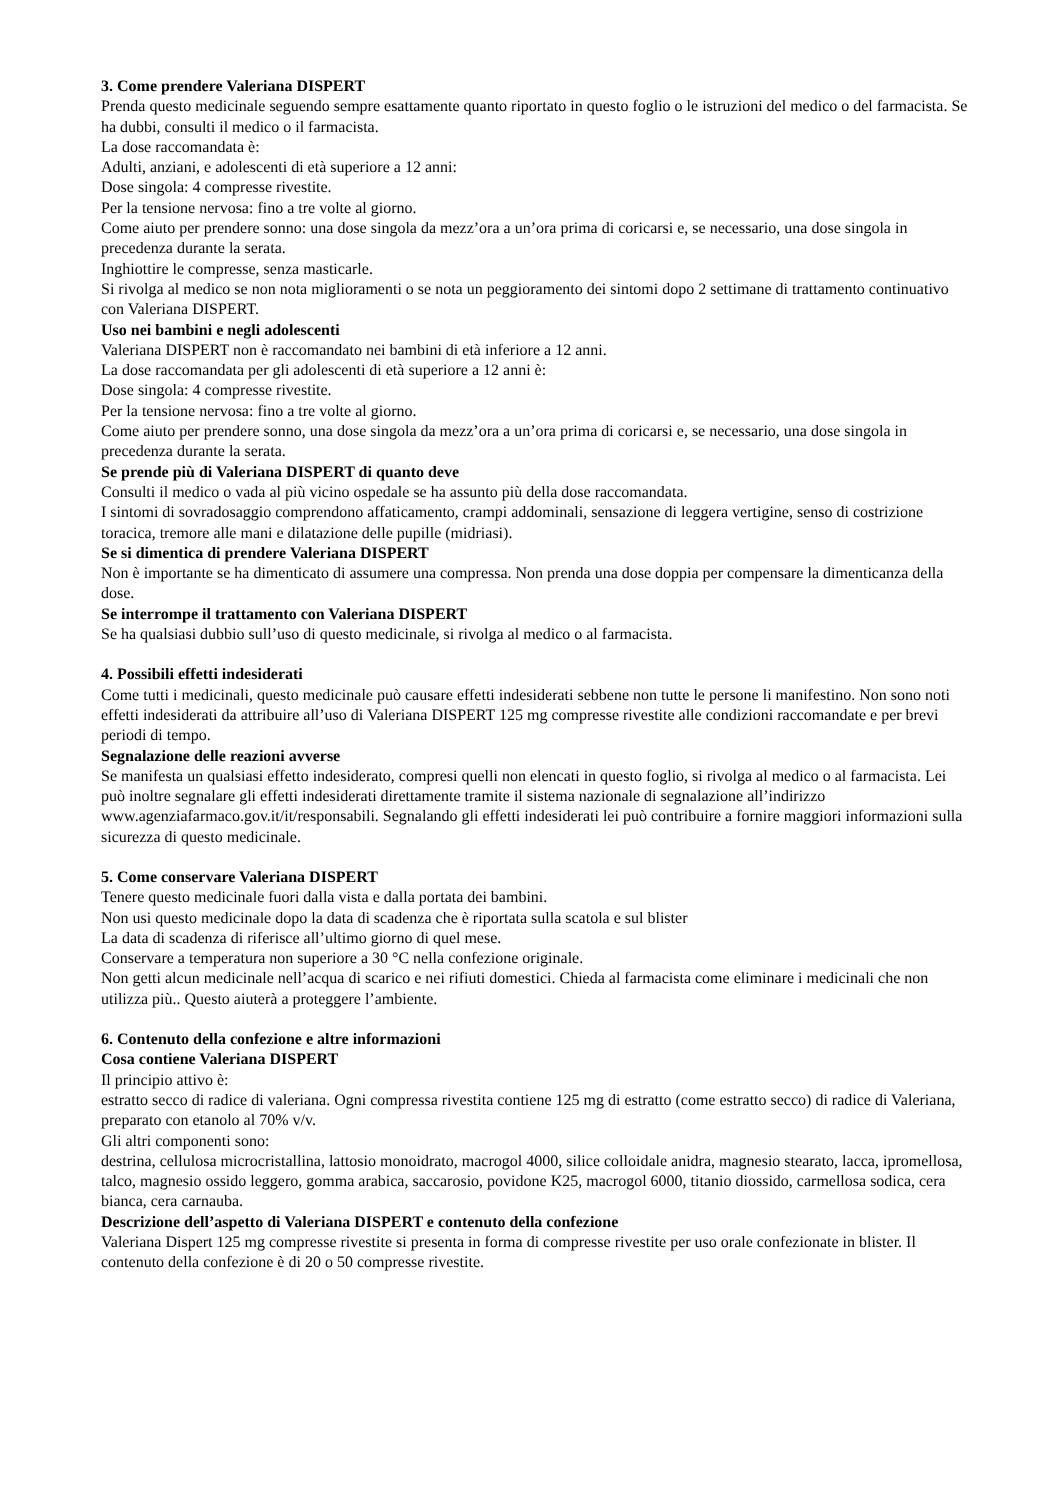3. Come prendere Valeriana DISPERT
Prenda questo medicinale seguendo sempre esattamente quanto riportato in questo foglio o le istruzioni del medico o del farmacista. Se ha dubbi, consulti il medico o il farmacista.
La dose raccomandata è:
Adulti, anziani, e adolescenti di età superiore a 12 anni:
Dose singola: 4 compresse rivestite.
Per la tensione nervosa: fino a tre volte al giorno.
Come aiuto per prendere sonno: una dose singola da mezz’ora a un’ora prima di coricarsi e, se necessario, una dose singola in precedenza durante la serata.
Inghiottire le compresse, senza masticarle.
Si rivolga al medico se non nota miglioramenti o se nota un peggioramento dei sintomi dopo 2 settimane di trattamento continuativo con Valeriana DISPERT.
Uso nei bambini e negli adolescenti
Valeriana DISPERT non è raccomandato nei bambini di età inferiore a 12 anni.
La dose raccomandata per gli adolescenti di età superiore a 12 anni è:
Dose singola: 4 compresse rivestite.
Per la tensione nervosa: fino a tre volte al giorno.
Come aiuto per prendere sonno, una dose singola da mezz’ora a un’ora prima di coricarsi e, se necessario, una dose singola in precedenza durante la serata.
Se prende più di Valeriana DISPERT di quanto deve
Consulti il medico o vada al più vicino ospedale se ha assunto più della dose raccomandata.
I sintomi di sovradosaggio comprendono affaticamento, crampi addominali, sensazione di leggera vertigine, senso di costrizione toracica, tremore alle mani e dilatazione delle pupille (midriasi).
Se si dimentica di prendere Valeriana DISPERT
Non è importante se ha dimenticato di assumere una compressa. Non prenda una dose doppia per compensare la dimenticanza della dose.
Se interrompe il trattamento con Valeriana DISPERT
Se ha qualsiasi dubbio sull’uso di questo medicinale, si rivolga al medico o al farmacista.
4. Possibili effetti indesiderati
Come tutti i medicinali, questo medicinale può causare effetti indesiderati sebbene non tutte le persone li manifestino. Non sono noti effetti indesiderati da attribuire all’uso di Valeriana DISPERT 125 mg compresse rivestite alle condizioni raccomandate e per brevi periodi di tempo.
Segnalazione delle reazioni avverse
Se manifesta un qualsiasi effetto indesiderato, compresi quelli non elencati in questo foglio, si rivolga al medico o al farmacista. Lei può inoltre segnalare gli effetti indesiderati direttamente tramite il sistema nazionale di segnalazione all’indirizzo www.agenziafarmaco.gov.it/it/responsabili. Segnalando gli effetti indesiderati lei può contribuire a fornire maggiori informazioni sulla sicurezza di questo medicinale.
5. Come conservare Valeriana DISPERT
Tenere questo medicinale fuori dalla vista e dalla portata dei bambini.
Non usi questo medicinale dopo la data di scadenza che è riportata sulla scatola e sul blister
La data di scadenza di riferisce all’ultimo giorno di quel mese.
Conservare a temperatura non superiore a 30 °C nella confezione originale.
Non getti alcun medicinale nell’acqua di scarico e nei rifiuti domestici. Chieda al farmacista come eliminare i medicinali che non utilizza più.. Questo aiuterà a proteggere l’ambiente.
6. Contenuto della confezione e altre informazioni
Cosa contiene Valeriana DISPERT
Il principio attivo è:
estratto secco di radice di valeriana. Ogni compressa rivestita contiene 125 mg di estratto (come estratto secco) di radice di Valeriana, preparato con etanolo al 70% v/v.
Gli altri componenti sono:
destrina, cellulosa microcristallina, lattosio monoidrato, macrogol 4000, silice colloidale anidra, magnesio stearato, lacca, ipromellosa, talco, magnesio ossido leggero, gomma arabica, saccarosio, povidone K25, macrogol 6000, titanio diossido, carmellosa sodica, cera bianca, cera carnauba.
Descrizione dell’aspetto di Valeriana DISPERT e contenuto della confezione
Valeriana Dispert 125 mg compresse rivestite si presenta in forma di compresse rivestite per uso orale confezionate in blister. Il contenuto della confezione è di 20 o 50 compresse rivestite.